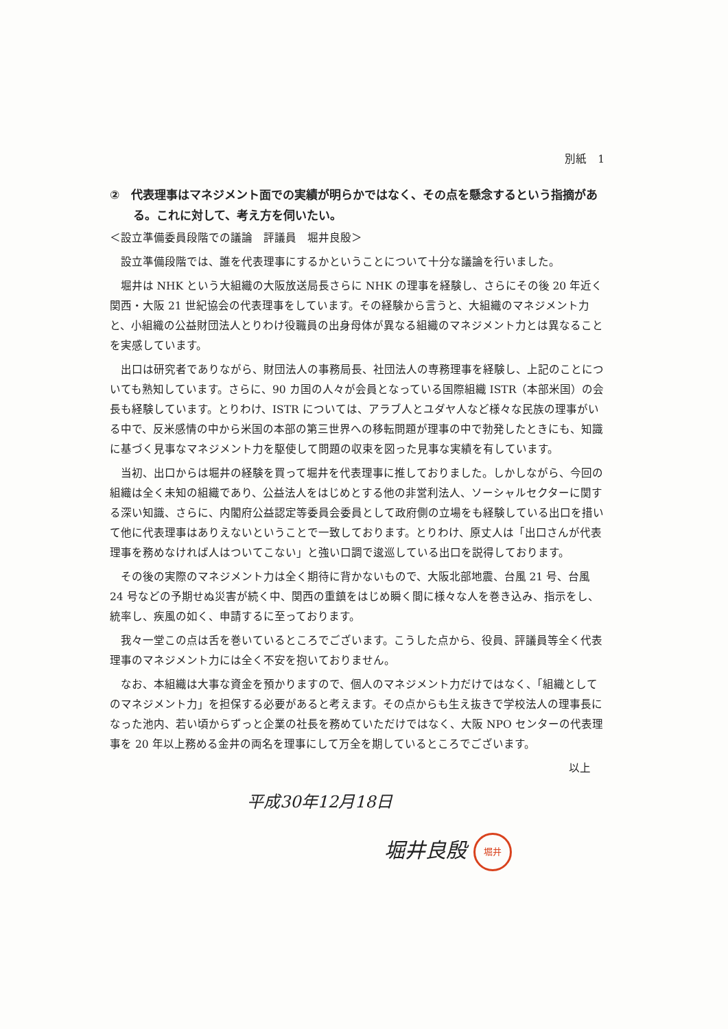別紙　1
②　代表理事はマネジメント面での実績が明らかではなく、その点を懸念するという指摘がある。これに対して、考え方を伺いたい。
＜設立準備委員段階での議論　評議員　堀井良殷＞
設立準備段階では、誰を代表理事にするかということについて十分な議論を行いました。
堀井は NHK という大組織の大阪放送局長さらに NHK の理事を経験し、さらにその後 20 年近く関西・大阪 21 世紀協会の代表理事をしています。その経験から言うと、大組織のマネジメント力と、小組織の公益財団法人とりわけ役職員の出身母体が異なる組織のマネジメント力とは異なることを実感しています。
出口は研究者でありながら、財団法人の事務局長、社団法人の専務理事を経験し、上記のことについても熟知しています。さらに、90 カ国の人々が会員となっている国際組織 ISTR（本部米国）の会長も経験しています。とりわけ、ISTR については、アラブ人とユダヤ人など様々な民族の理事がいる中で、反米感情の中から米国の本部の第三世界への移転問題が理事の中で勃発したときにも、知識に基づく見事なマネジメント力を駆使して問題の収束を図った見事な実績を有しています。
当初、出口からは堀井の経験を買って堀井を代表理事に推しておりました。しかしながら、今回の組織は全く未知の組織であり、公益法人をはじめとする他の非営利法人、ソーシャルセクターに関する深い知識、さらに、内閣府公益認定等委員会委員として政府側の立場をも経験している出口を措いて他に代表理事はありえないということで一致しております。とりわけ、原丈人は「出口さんが代表理事を務めなければ人はついてこない」と強い口調で逡巡している出口を説得しております。
その後の実際のマネジメント力は全く期待に背かないもので、大阪北部地震、台風 21 号、台風 24 号などの予期せぬ災害が続く中、関西の重鎮をはじめ瞬く間に様々な人を巻き込み、指示をし、統率し、疾風の如く、申請するに至っております。
我々一堂この点は舌を巻いているところでございます。こうした点から、役員、評議員等全く代表理事のマネジメント力には全く不安を抱いておりません。
なお、本組織は大事な資金を預かりますので、個人のマネジメント力だけではなく、「組織としてのマネジメント力」を担保する必要があると考えます。その点からも生え抜きで学校法人の理事長になった池内、若い頃からずっと企業の社長を務めていただけではなく、大阪 NPO センターの代表理事を 20 年以上務める金井の両名を理事にして万全を期しているところでございます。
以上
平成30年12月18日
堀井良殷 堀井